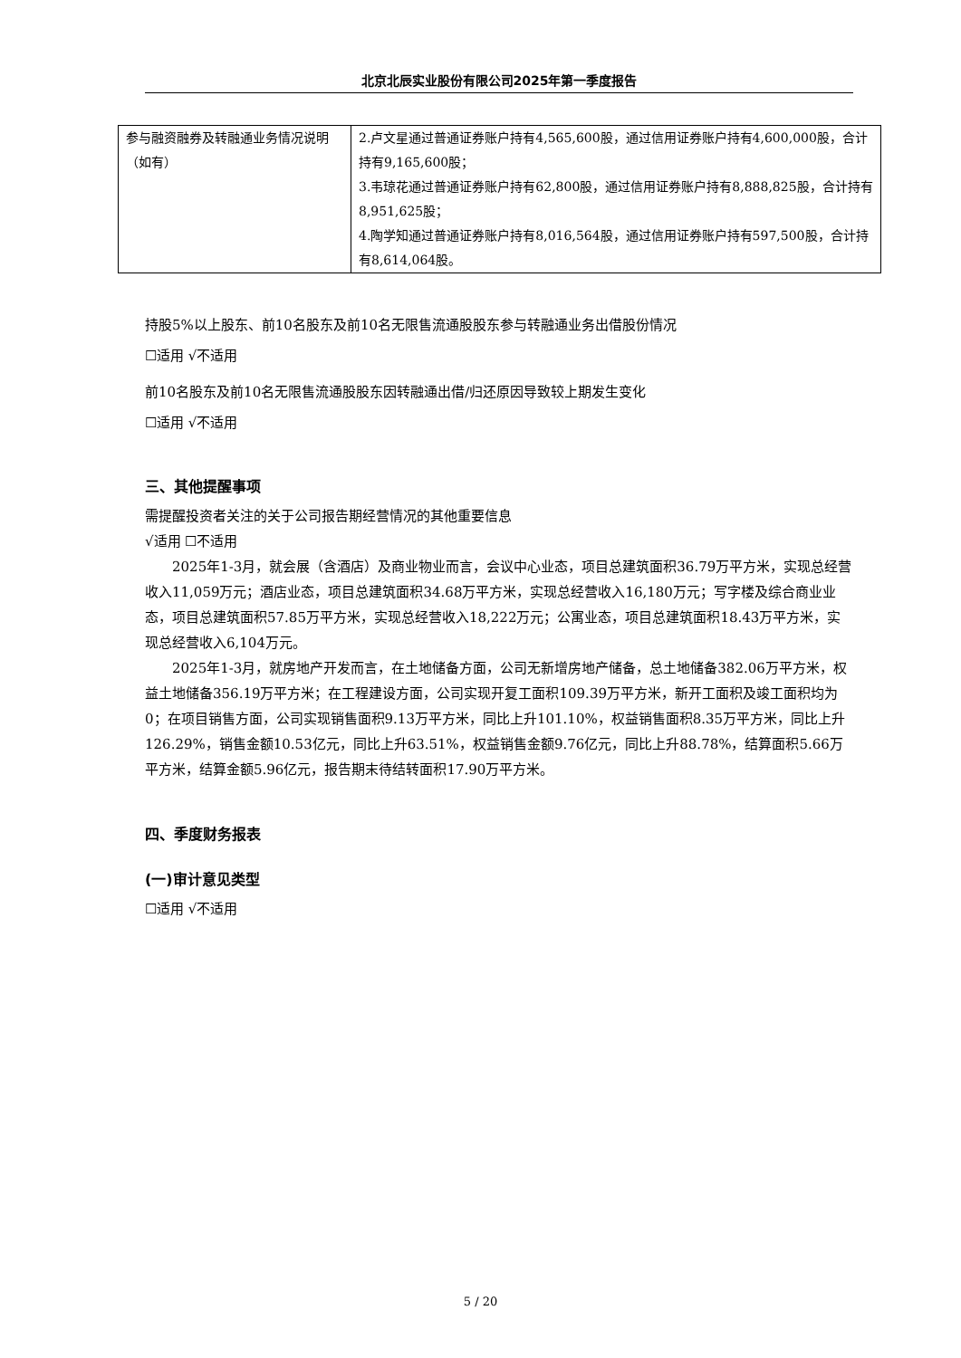北京北辰实业股份有限公司2025年第一季度报告
| 参与融资融券及转融通业务情况说明（如有） | 2.卢文星通过普通证券账户持有4,565,600股，通过信用证券账户持有4,600,000股，合计持有9,165,600股； 3.韦琼花通过普通证券账户持有62,800股，通过信用证券账户持有8,888,825股，合计持有8,951,625股； 4.陶学知通过普通证券账户持有8,016,564股，通过信用证券账户持有597,500股，合计持有8,614,064股。 |
持股5%以上股东、前10名股东及前10名无限售流通股股东参与转融通业务出借股份情况
☐适用 √不适用
前10名股东及前10名无限售流通股股东因转融通出借/归还原因导致较上期发生变化
☐适用 √不适用
三、其他提醒事项
需提醒投资者关注的关于公司报告期经营情况的其他重要信息
√适用 ☐不适用
2025年1-3月，就会展（含酒店）及商业物业而言，会议中心业态，项目总建筑面积36.79万平方米，实现总经营收入11,059万元；酒店业态，项目总建筑面积34.68万平方米，实现总经营收入16,180万元；写字楼及综合商业业态，项目总建筑面积57.85万平方米，实现总经营收入18,222万元；公寓业态，项目总建筑面积18.43万平方米，实现总经营收入6,104万元。
2025年1-3月，就房地产开发而言，在土地储备方面，公司无新增房地产储备，总土地储备382.06万平方米，权益土地储备356.19万平方米；在工程建设方面，公司实现开复工面积109.39万平方米，新开工面积及竣工面积均为0；在项目销售方面，公司实现销售面积9.13万平方米，同比上升101.10%，权益销售面积8.35万平方米，同比上升126.29%，销售金额10.53亿元，同比上升63.51%，权益销售金额9.76亿元，同比上升88.78%，结算面积5.66万平方米，结算金额5.96亿元，报告期末待结转面积17.90万平方米。
四、季度财务报表
(一)审计意见类型
☐适用 √不适用
5 / 20